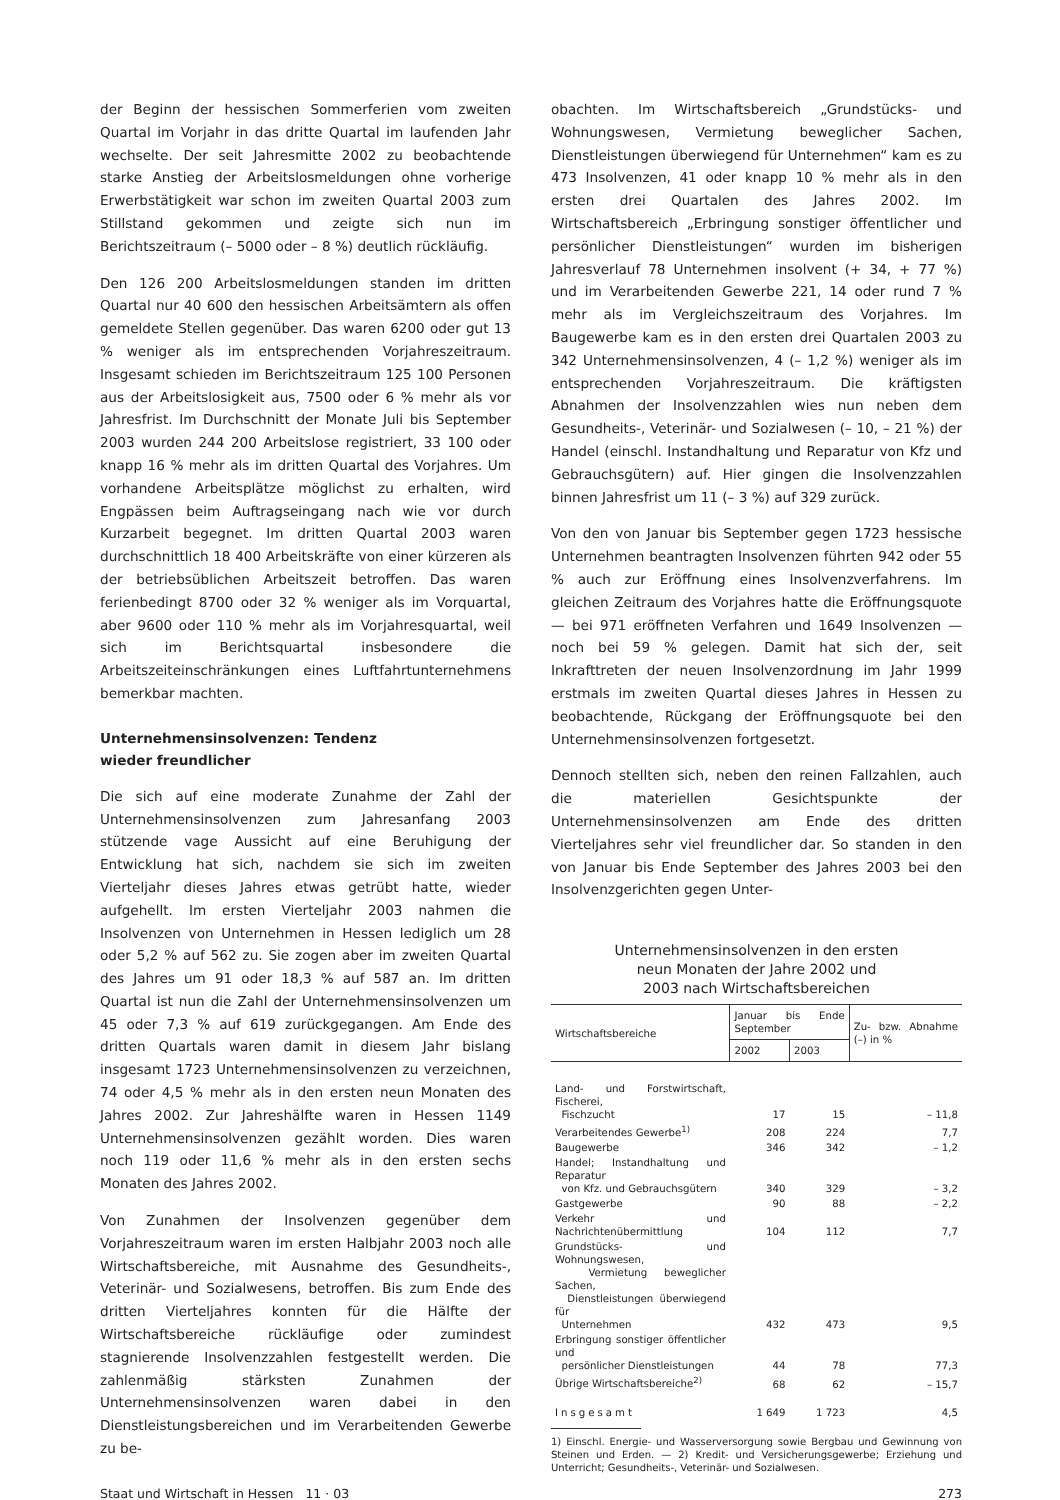der Beginn der hessischen Sommerferien vom zweiten Quartal im Vorjahr in das dritte Quartal im laufenden Jahr wechselte. Der seit Jahresmitte 2002 zu beobachtende starke Anstieg der Arbeitslosmeldungen ohne vorherige Erwerbstätigkeit war schon im zweiten Quartal 2003 zum Stillstand gekommen und zeigte sich nun im Berichtszeitraum (– 5000 oder – 8 %) deutlich rückläufig.
Den 126 200 Arbeitslosmeldungen standen im dritten Quartal nur 40 600 den hessischen Arbeitsämtern als offen gemeldete Stellen gegenüber. Das waren 6200 oder gut 13 % weniger als im entsprechenden Vorjahreszeitraum. Insgesamt schieden im Berichtszeitraum 125 100 Personen aus der Arbeitslosigkeit aus, 7500 oder 6 % mehr als vor Jahresfrist. Im Durchschnitt der Monate Juli bis September 2003 wurden 244 200 Arbeitslose registriert, 33 100 oder knapp 16 % mehr als im dritten Quartal des Vorjahres. Um vorhandene Arbeitsplätze möglichst zu erhalten, wird Engpässen beim Auftragseingang nach wie vor durch Kurzarbeit begegnet. Im dritten Quartal 2003 waren durchschnittlich 18 400 Arbeitskräfte von einer kürzeren als der betriebsüblichen Arbeitszeit betroffen. Das waren ferienbedingt 8700 oder 32 % weniger als im Vorquartal, aber 9600 oder 110 % mehr als im Vorjahresquartal, weil sich im Berichtsquartal insbesondere die Arbeitszeiteinschränkungen eines Luftfahrtunternehmens bemerkbar machten.
Unternehmensinsolvenzen: Tendenz
wieder freundlicher
Die sich auf eine moderate Zunahme der Zahl der Unternehmensinsolvenzen zum Jahresanfang 2003 stützende vage Aussicht auf eine Beruhigung der Entwicklung hat sich, nachdem sie sich im zweiten Vierteljahr dieses Jahres etwas getrübt hatte, wieder aufgehellt. Im ersten Vierteljahr 2003 nahmen die Insolvenzen von Unternehmen in Hessen lediglich um 28 oder 5,2 % auf 562 zu. Sie zogen aber im zweiten Quartal des Jahres um 91 oder 18,3 % auf 587 an. Im dritten Quartal ist nun die Zahl der Unternehmensinsolvenzen um 45 oder 7,3 % auf 619 zurückgegangen. Am Ende des dritten Quartals waren damit in diesem Jahr bislang insgesamt 1723 Unternehmensinsolvenzen zu verzeichnen, 74 oder 4,5 % mehr als in den ersten neun Monaten des Jahres 2002. Zur Jahreshälfte waren in Hessen 1149 Unternehmensinsolvenzen gezählt worden. Dies waren noch 119 oder 11,6 % mehr als in den ersten sechs Monaten des Jahres 2002.
Von Zunahmen der Insolvenzen gegenüber dem Vorjahreszeitraum waren im ersten Halbjahr 2003 noch alle Wirtschaftsbereiche, mit Ausnahme des Gesundheits-, Veterinär- und Sozialwesens, betroffen. Bis zum Ende des dritten Vierteljahres konnten für die Hälfte der Wirtschaftsbereiche rückläufige oder zumindest stagnierende Insolvenzzahlen festgestellt werden. Die zahlenmäßig stärksten Zunahmen der Unternehmensinsolvenzen waren dabei in den Dienstleistungsbereichen und im Verarbeitenden Gewerbe zu be-
obachten. Im Wirtschaftsbereich „Grundstücks- und Wohnungswesen, Vermietung beweglicher Sachen, Dienstleistungen überwiegend für Unternehmen“ kam es zu 473 Insolvenzen, 41 oder knapp 10 % mehr als in den ersten drei Quartalen des Jahres 2002. Im Wirtschaftsbereich „Erbringung sonstiger öffentlicher und persönlicher Dienstleistungen“ wurden im bisherigen Jahresverlauf 78 Unternehmen insolvent (+ 34, + 77 %) und im Verarbeitenden Gewerbe 221, 14 oder rund 7 % mehr als im Vergleichszeitraum des Vorjahres. Im Baugewerbe kam es in den ersten drei Quartalen 2003 zu 342 Unternehmensinsolvenzen, 4 (– 1,2 %) weniger als im entsprechenden Vorjahreszeitraum. Die kräftigsten Abnahmen der Insolvenzzahlen wies nun neben dem Gesundheits-, Veterinär- und Sozialwesen (– 10, – 21 %) der Handel (einschl. Instandhaltung und Reparatur von Kfz und Gebrauchsgütern) auf. Hier gingen die Insolvenzzahlen binnen Jahresfrist um 11 (– 3 %) auf 329 zurück.
Von den von Januar bis September gegen 1723 hessische Unternehmen beantragten Insolvenzen führten 942 oder 55 % auch zur Eröffnung eines Insolvenzverfahrens. Im gleichen Zeitraum des Vorjahres hatte die Eröffnungsquote — bei 971 eröffneten Verfahren und 1649 Insolvenzen — noch bei 59 % gelegen. Damit hat sich der, seit Inkrafttreten der neuen Insolvenzordnung im Jahr 1999 erstmals im zweiten Quartal dieses Jahres in Hessen zu beobachtende, Rückgang der Eröffnungsquote bei den Unternehmensinsolvenzen fortgesetzt.
Dennoch stellten sich, neben den reinen Fallzahlen, auch die materiellen Gesichtspunkte der Unternehmensinsolvenzen am Ende des dritten Vierteljahres sehr viel freundlicher dar. So standen in den von Januar bis Ende September des Jahres 2003 bei den Insolvenzgerichten gegen Unter-
Unternehmensinsolvenzen in den ersten
neun Monaten der Jahre 2002 und
2003 nach Wirtschaftsbereichen
| Wirtschaftsbereiche | Januar bis Ende September | | Zu- bzw. Abnahme (–) in % |
| --- | --- | --- | --- |
| | 2002 | 2003 | |
| Land- und Forstwirtschaft, Fischerei, Fischzucht | 17 | 15 | – 11,8 |
| Verarbeitendes Gewerbe<sup>1)</sup> | 208 | 224 | 7,7 |
| Baugewerbe | 346 | 342 | – 1,2 |
| Handel; Instandhaltung und Reparatur von Kfz. und Gebrauchsgütern | 340 | 329 | – 3,2 |
| Gastgewerbe | 90 | 88 | – 2,2 |
| Verkehr und Nachrichtenübermittlung | 104 | 112 | 7,7 |
| Grundstücks- und Wohnungswesen, Vermietung beweglicher Sachen, Dienstleistungen überwiegend für Unternehmen | 432 | 473 | 9,5 |
| Erbringung sonstiger öffentlicher und persönlicher Dienstleistungen | 44 | 78 | 77,3 |
| Übrige Wirtschaftsbereiche<sup>2)</sup> | 68 | 62 | – 15,7 |
| Insgesamt | 1 649 | 1 723 | 4,5 |
1) Einschl. Energie- und Wasserversorgung sowie Bergbau und Gewinnung von Steinen und Erden. — 2) Kredit- und Versicherungsgewerbe; Erziehung und Unterricht; Gesundheits-, Veterinär- und Sozialwesen.
Staat und Wirtschaft in Hessen 11 · 03 273